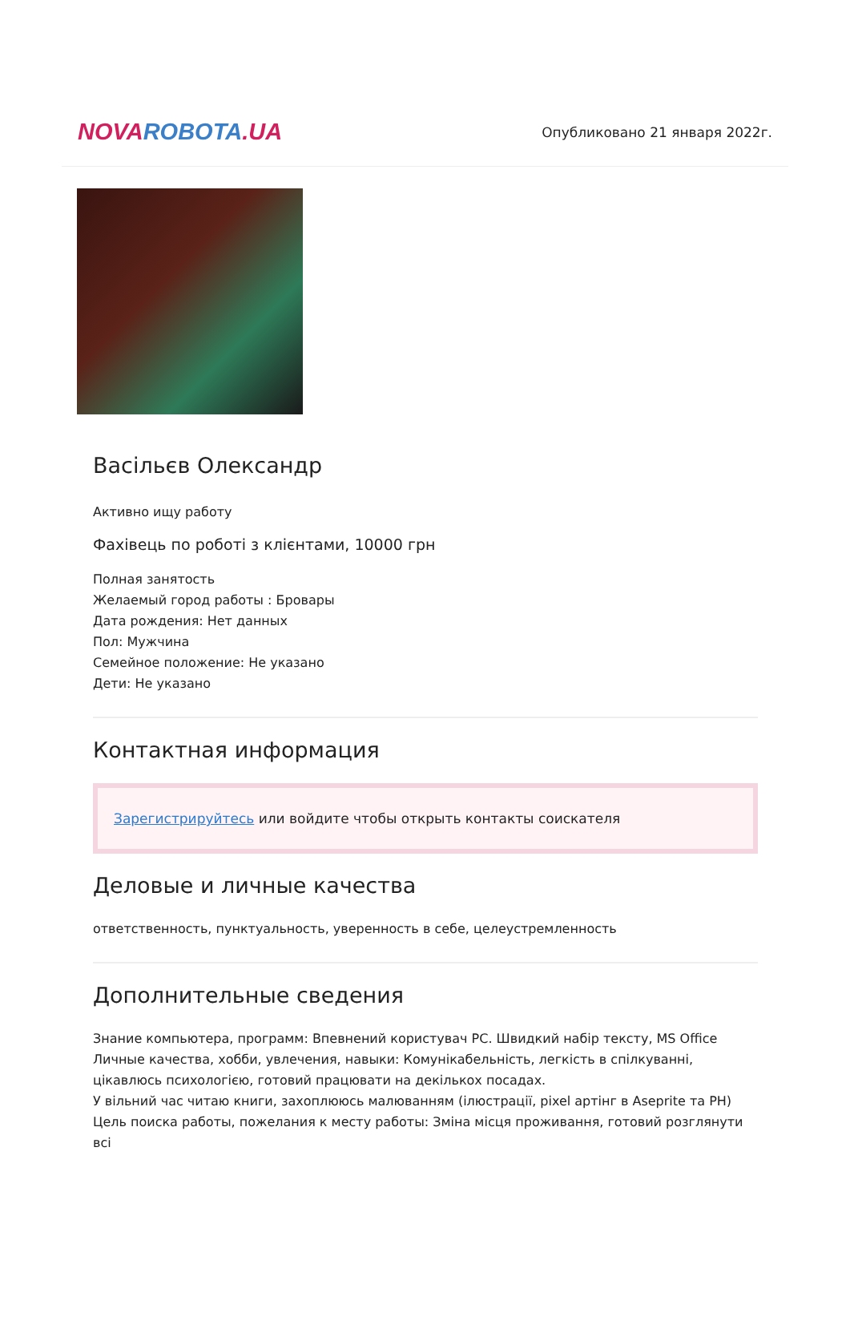NOVA ROBOTA.UA
Опубликовано 21 января 2022г.
Васільєв Олександр
Активно ищу работу
Фахівець по роботі з клієнтами, 10000 грн
Полная занятость
Желаемый город работы : Бровары
Дата рождения: Нет данных
Пол: Мужчина
Семейное положение: Не указано
Дети: Не указано
Контактная информация
Зарегистрируйтесь или войдите чтобы открыть контакты соискателя
Деловые и личные качества
ответственность, пунктуальность, уверенность в себе, целеустремленность
Дополнительные сведения
Знание компьютера, программ: Впевнений користувач PC. Швидкий набір тексту, MS Office
Личные качества, хобби, увлечения, навыки: Комунікабельність, легкість в спілкуванні, цікавлюсь психологією, готовий працювати на декількох посадах.
У вільний час читаю книги, захоплююсь малюванням (ілюстрації, pixel артінг в Aseprite та PH)
Цель поиска работы, пожелания к месту работы: Зміна місця проживання, готовий розглянути всі